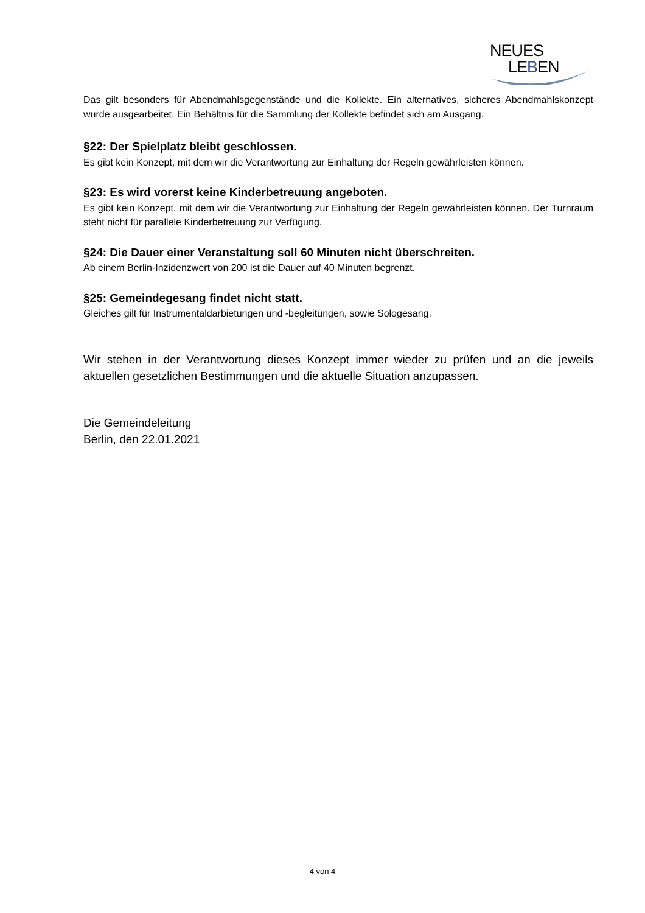NEUES
LEBEN
Das gilt besonders für Abendmahlsgegenstände und die Kollekte. Ein alternatives, sicheres Abendmahlskonzept wurde ausgearbeitet. Ein Behältnis für die Sammlung der Kollekte befindet sich am Ausgang.
§22: Der Spielplatz bleibt geschlossen.
Es gibt kein Konzept, mit dem wir die Verantwortung zur Einhaltung der Regeln gewährleisten können.
§23: Es wird vorerst keine Kinderbetreuung angeboten.
Es gibt kein Konzept, mit dem wir die Verantwortung zur Einhaltung der Regeln gewährleisten können. Der Turnraum steht nicht für parallele Kinderbetreuung zur Verfügung.
§24: Die Dauer einer Veranstaltung soll 60 Minuten nicht überschreiten.
Ab einem Berlin-Inzidenzwert von 200 ist die Dauer auf 40 Minuten begrenzt.
§25: Gemeindegesang findet nicht statt.
Gleiches gilt für Instrumentaldarbietungen und -begleitungen, sowie Sologesang.
Wir stehen in der Verantwortung dieses Konzept immer wieder zu prüfen und an die jeweils aktuellen gesetzlichen Bestimmungen und die aktuelle Situation anzupassen.
Die Gemeindeleitung
Berlin, den 22.01.2021
4 von 4